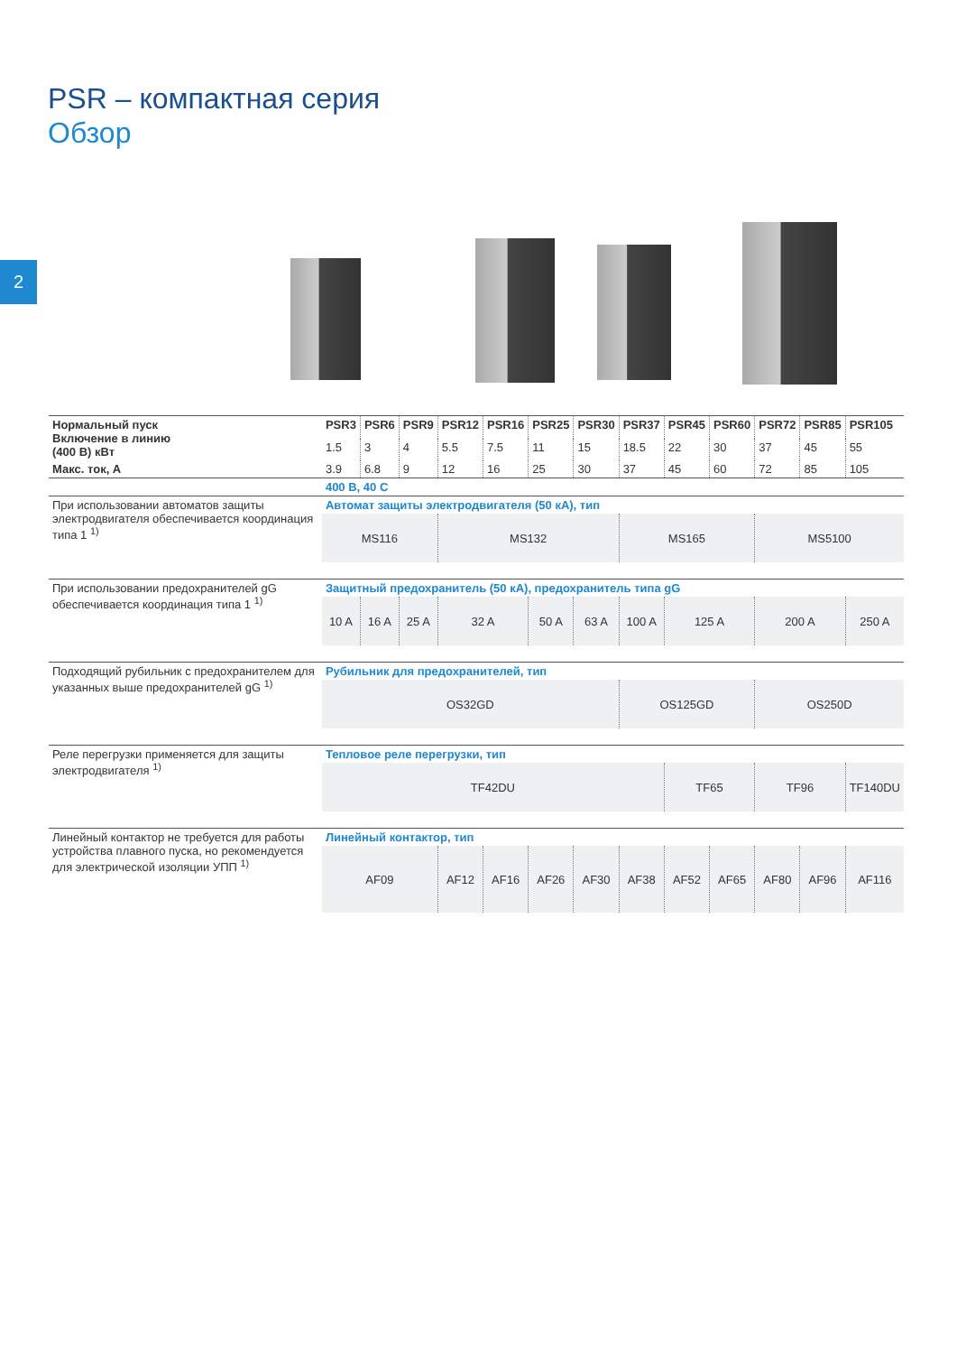2
PSR – компактная серия
Обзор
| Нормальный пуск Включение в линию (400 В) кВт | PSR3 | PSR6 | PSR9 | PSR12 | PSR16 | PSR25 | PSR30 | PSR37 | PSR45 | PSR60 | PSR72 | PSR85 | PSR105 |
| --- | --- | --- | --- | --- | --- | --- | --- | --- | --- | --- | --- | --- | --- |
| | 1.5 | 3 | 4 | 5.5 | 7.5 | 11 | 15 | 18.5 | 22 | 30 | 37 | 45 | 55 |
| Макс. ток, А | 3.9 | 6.8 | 9 | 12 | 16 | 25 | 30 | 37 | 45 | 60 | 72 | 85 | 105 |
| | 400 В, 40 C | | | | | | | | | | | | |
| При использовании автоматов защиты электродвигателя обеспечивается координация типа 1 <sup>1)</sup> | Автомат защиты электродвигателя (50 кА), тип | | | | | | | | | | | | |
| | MS116 | | | MS132 | | | | MS165 | | | MS5100 | | |
| При использовании предохранителей gG обеспечивается координация типа 1 <sup>1)</sup> | Защитный предохранитель (50 кА), предохранитель типа gG | | | | | | | | | | | | |
| | 10 A | 16 A | 25 A | 32 A | | 50 A | 63 A | 100 A | 125 A | | 200 A | | 250 A |
| Подходящий рубильник с предохранителем для указанных выше предохранителей gG <sup>1)</sup> | Рубильник для предохранителей, тип | | | | | | | | | | | | |
| | OS32GD | | | | | | | OS125GD | | | OS250D | | |
| Реле перегрузки применяется для защиты электродвигателя <sup>1)</sup> | Тепловое реле перегрузки, тип | | | | | | | | | | | | |
| | TF42DU | | | | | | | | TF65 | | TF96 | | TF140DU |
| Линейный контактор не требуется для работы устройства плавного пуска, но рекомендуется для электрической изоляции УПП <sup>1)</sup> | Линейный контактор, тип | | | | | | | | | | | | |
| | AF09 | | | AF12 | AF16 | AF26 | AF30 | AF38 | AF52 | AF65 | AF80 | AF96 | AF116 |